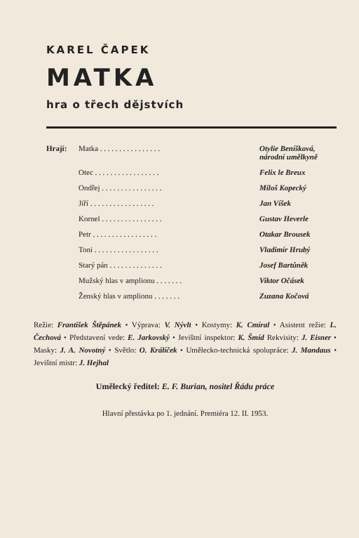KAREL ČAPEK
MATKA
hra o třech dějstvích
| Hrají: | Matka . . . . . . . . . . . . . . . . | Otylie Beníšková, národní umělkyně |
| | Otec . . . . . . . . . . . . . . . . . | Felix le Breux |
| | Ondřej . . . . . . . . . . . . . . . . | Miloš Kopecký |
| | Jiří . . . . . . . . . . . . . . . . . | Jan Víšek |
| | Kornel . . . . . . . . . . . . . . . . | Gustav Heverle |
| | Petr . . . . . . . . . . . . . . . . . | Otakar Brousek |
| | Toni . . . . . . . . . . . . . . . . . | Vladimír Hrubý |
| | Starý pán . . . . . . . . . . . . . . | Josef Bartůněk |
| | Mužský hlas v amplionu . . . . . . . | Viktor Očásek |
| | Ženský hlas v amplionu . . . . . . . | Zuzana Kočová |
Režie: František Štěpánek • Výprava: V. Nývlt • Kostymy: K. Cmíral • Asistent režie: L. Čechová • Představení vede: E. Jarkovský • Jevištní inspektor: K. Šmíd Rekvisity: J. Eisner • Masky: J. A. Novotný • Světlo: O. Králíček • Umělecko-technická spolupráce: J. Mandaus • Jevištní mistr: J. Hejhal
Umělecký ředitel: E. F. Burian, nositel Řádu práce
Hlavní přestávka po 1. jednání. Premiéra 12. II. 1953.